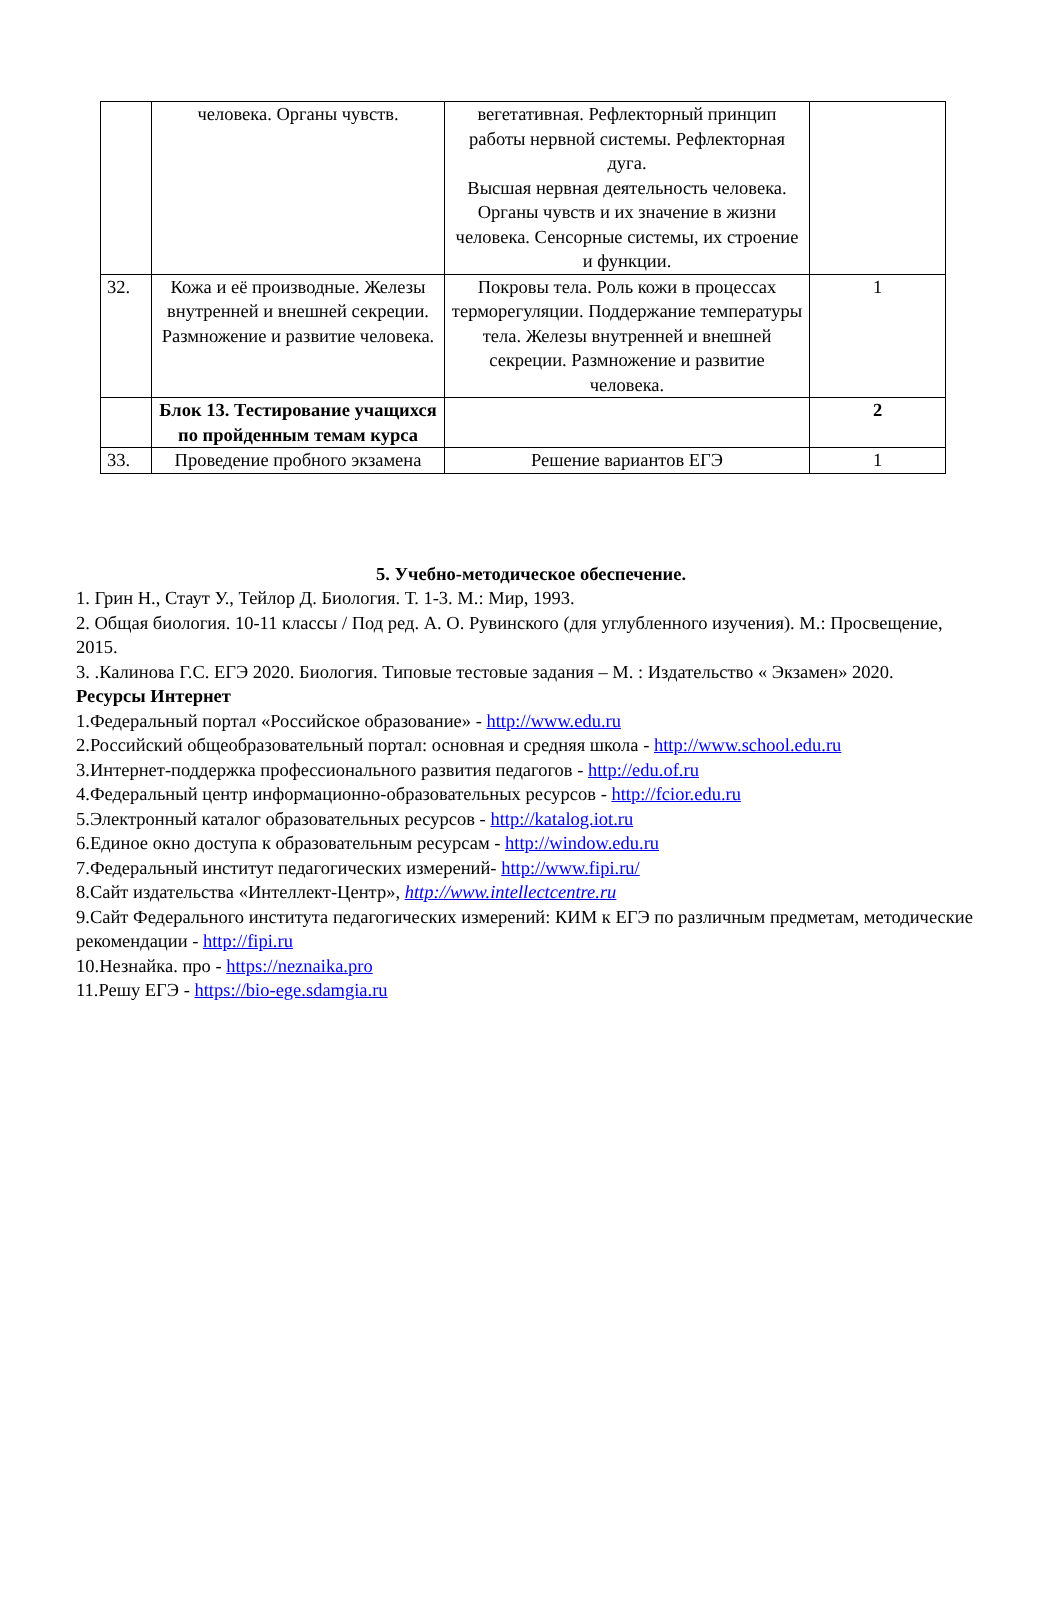| | человека. Органы чувств. | вегетативная. Рефлекторный принцип работы нервной системы. Рефлекторная дуга. Высшая нервная деятельность человека. Органы чувств и их значение в жизни человека. Сенсорные системы, их строение и функции. | |
| 32. | Кожа и её производные. Железы внутренней и внешней секреции. Размножение и развитие человека. | Покровы тела. Роль кожи в процессах терморегуляции. Поддержание температуры тела. Железы внутренней и внешней секреции. Размножение и развитие человека. | 1 |
| | Блок 13. Тестирование учащихся по пройденным темам курса | | 2 |
| 33. | Проведение пробного экзамена | Решение вариантов ЕГЭ | 1 |
5. Учебно-методическое обеспечение.
1. Грин Н., Стаут У., Тейлор Д. Биология. Т. 1-3. М.: Мир, 1993.
2. Общая биология. 10-11 классы / Под ред. А. О. Рувинского (для углубленного изучения). М.: Просвещение, 2015.
3. .Калинова Г.С. ЕГЭ 2020. Биология. Типовые тестовые задания – М. : Издательство « Экзамен» 2020.
Ресурсы Интернет
1.Федеральный портал «Российское образование» - http://www.edu.ru
2.Российский общеобразовательный портал: основная и средняя школа - http://www.school.edu.ru
3.Интернет-поддержка профессионального развития педагогов - http://edu.of.ru
4.Федеральный центр информационно-образовательных ресурсов - http://fcior.edu.ru
5.Электронный каталог образовательных ресурсов - http://katalog.iot.ru
6.Единое окно доступа к образовательным ресурсам - http://window.edu.ru
7.Федеральный институт педагогических измерений- http://www.fipi.ru/
8.Сайт издательства «Интеллект-Центр», http://www.intellectcentre.ru
9.Сайт Федерального института педагогических измерений: КИМ к ЕГЭ по различным предметам, методические рекомендации - http://fipi.ru
10.Незнайка. про - https://neznaika.pro
11.Решу ЕГЭ - https://bio-ege.sdamgia.ru